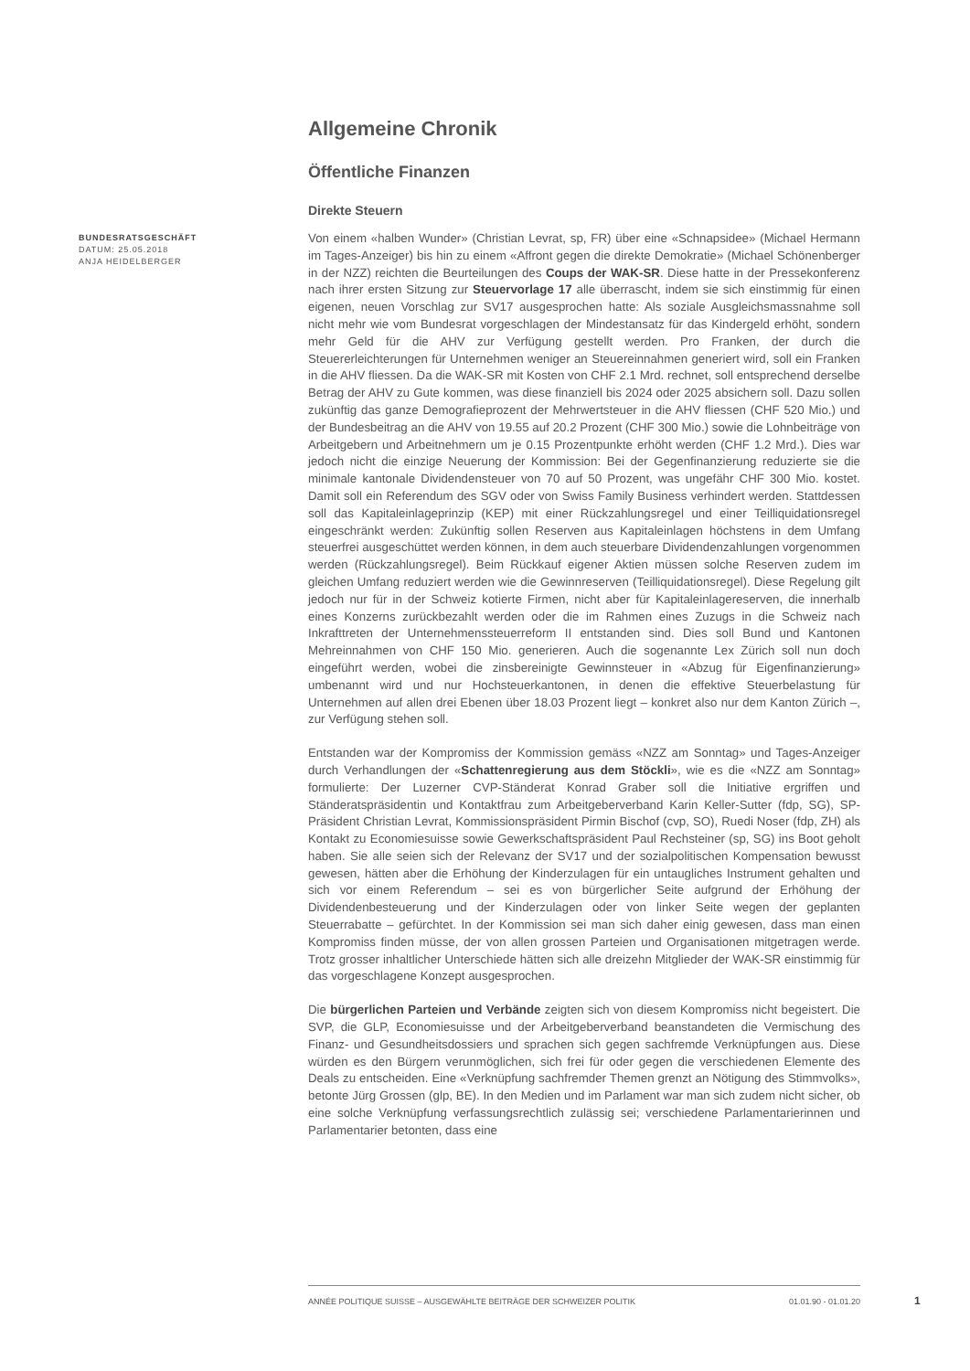Allgemeine Chronik
Öffentliche Finanzen
Direkte Steuern
BUNDESRATSGESCHÄFT
DATUM: 25.05.2018
ANJA HEIDELBERGER
Von einem «halben Wunder» (Christian Levrat, sp, FR) über eine «Schnapsidee» (Michael Hermann im Tages-Anzeiger) bis hin zu einem «Affront gegen die direkte Demokratie» (Michael Schönenberger in der NZZ) reichten die Beurteilungen des Coups der WAK-SR. Diese hatte in der Pressekonferenz nach ihrer ersten Sitzung zur Steuervorlage 17 alle überrascht, indem sie sich einstimmig für einen eigenen, neuen Vorschlag zur SV17 ausgesprochen hatte: Als soziale Ausgleichsmassnahme soll nicht mehr wie vom Bundesrat vorgeschlagen der Mindestansatz für das Kindergeld erhöht, sondern mehr Geld für die AHV zur Verfügung gestellt werden. Pro Franken, der durch die Steuererleichterungen für Unternehmen weniger an Steuereinnahmen generiert wird, soll ein Franken in die AHV fliessen. Da die WAK-SR mit Kosten von CHF 2.1 Mrd. rechnet, soll entsprechend derselbe Betrag der AHV zu Gute kommen, was diese finanziell bis 2024 oder 2025 absichern soll. Dazu sollen zukünftig das ganze Demografieprozent der Mehrwertsteuer in die AHV fliessen (CHF 520 Mio.) und der Bundesbeitrag an die AHV von 19.55 auf 20.2 Prozent (CHF 300 Mio.) sowie die Lohnbeiträge von Arbeitgebern und Arbeitnehmern um je 0.15 Prozentpunkte erhöht werden (CHF 1.2 Mrd.). Dies war jedoch nicht die einzige Neuerung der Kommission: Bei der Gegenfinanzierung reduzierte sie die minimale kantonale Dividendensteuer von 70 auf 50 Prozent, was ungefähr CHF 300 Mio. kostet. Damit soll ein Referendum des SGV oder von Swiss Family Business verhindert werden. Stattdessen soll das Kapitaleinlageprinzip (KEP) mit einer Rückzahlungsregel und einer Teilliquidationsregel eingeschränkt werden: Zukünftig sollen Reserven aus Kapitaleinlagen höchstens in dem Umfang steuerfrei ausgeschüttet werden können, in dem auch steuerbare Dividendenzahlungen vorgenommen werden (Rückzahlungsregel). Beim Rückkauf eigener Aktien müssen solche Reserven zudem im gleichen Umfang reduziert werden wie die Gewinnreserven (Teilliquidationsregel). Diese Regelung gilt jedoch nur für in der Schweiz kotierte Firmen, nicht aber für Kapitaleinlagereserven, die innerhalb eines Konzerns zurückbezahlt werden oder die im Rahmen eines Zuzugs in die Schweiz nach Inkrafttreten der Unternehmenssteuerreform II entstanden sind. Dies soll Bund und Kantonen Mehreinnahmen von CHF 150 Mio. generieren. Auch die sogenannte Lex Zürich soll nun doch eingeführt werden, wobei die zinsbereinigte Gewinnsteuer in «Abzug für Eigenfinanzierung» umbenannt wird und nur Hochsteuerkantonen, in denen die effektive Steuerbelastung für Unternehmen auf allen drei Ebenen über 18.03 Prozent liegt – konkret also nur dem Kanton Zürich –, zur Verfügung stehen soll.
Entstanden war der Kompromiss der Kommission gemäss «NZZ am Sonntag» und Tages-Anzeiger durch Verhandlungen der «Schattenregierung aus dem Stöckli», wie es die «NZZ am Sonntag» formulierte: Der Luzerner CVP-Ständerat Konrad Graber soll die Initiative ergriffen und Ständeratspräsidentin und Kontaktfrau zum Arbeitgeberverband Karin Keller-Sutter (fdp, SG), SP-Präsident Christian Levrat, Kommissionspräsident Pirmin Bischof (cvp, SO), Ruedi Noser (fdp, ZH) als Kontakt zu Economiesuisse sowie Gewerkschaftspräsident Paul Rechsteiner (sp, SG) ins Boot geholt haben. Sie alle seien sich der Relevanz der SV17 und der sozialpolitischen Kompensation bewusst gewesen, hätten aber die Erhöhung der Kinderzulagen für ein untaugliches Instrument gehalten und sich vor einem Referendum – sei es von bürgerlicher Seite aufgrund der Erhöhung der Dividendenbesteuerung und der Kinderzulagen oder von linker Seite wegen der geplanten Steuerrabatte – gefürchtet. In der Kommission sei man sich daher einig gewesen, dass man einen Kompromiss finden müsse, der von allen grossen Parteien und Organisationen mitgetragen werde. Trotz grosser inhaltlicher Unterschiede hätten sich alle dreizehn Mitglieder der WAK-SR einstimmig für das vorgeschlagene Konzept ausgesprochen.
Die bürgerlichen Parteien und Verbände zeigten sich von diesem Kompromiss nicht begeistert. Die SVP, die GLP, Economiesuisse und der Arbeitgeberverband beanstandeten die Vermischung des Finanz- und Gesundheitsdossiers und sprachen sich gegen sachfremde Verknüpfungen aus. Diese würden es den Bürgern verunmöglichen, sich frei für oder gegen die verschiedenen Elemente des Deals zu entscheiden. Eine «Verknüpfung sachfremder Themen grenzt an Nötigung des Stimmvolks», betonte Jürg Grossen (glp, BE). In den Medien und im Parlament war man sich zudem nicht sicher, ob eine solche Verknüpfung verfassungsrechtlich zulässig sei; verschiedene Parlamentarierinnen und Parlamentarier betonten, dass eine
ANNÉE POLITIQUE SUISSE – AUSGEWÄHLTE BEITRÄGE DER SCHWEIZER POLITIK 01.01.90 - 01.01.20
1